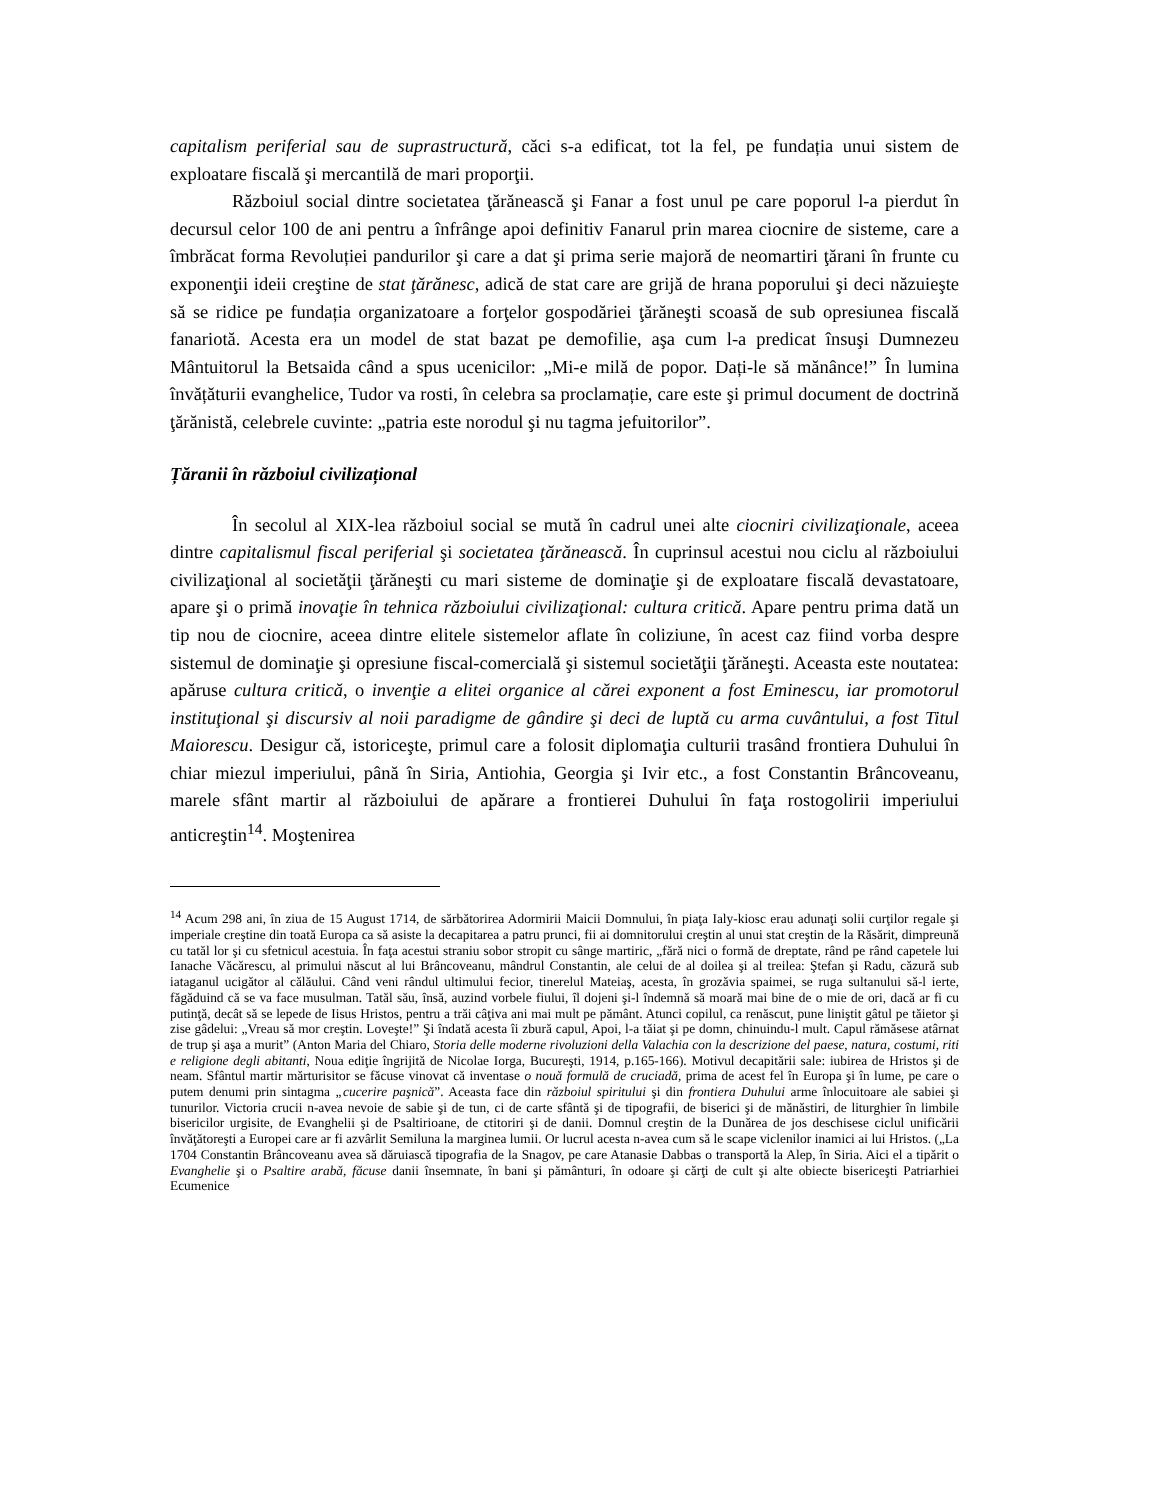capitalism periferial sau de suprastructură, căci s-a edificat, tot la fel, pe fundația unui sistem de exploatare fiscală şi mercantilă de mari proporţii.
Războiul social dintre societatea ţărănească şi Fanar a fost unul pe care poporul l-a pierdut în decursul celor 100 de ani pentru a înfrânge apoi definitiv Fanarul prin marea ciocnire de sisteme, care a îmbrăcat forma Revoluției pandurilor şi care a dat şi prima serie majoră de neomartiri ţărani în frunte cu exponenţii ideii creştine de stat ţărănesc, adică de stat care are grijă de hrana poporului şi deci năzuieşte să se ridice pe fundația organizatoare a forţelor gospodăriei ţărăneşti scoasă de sub opresiunea fiscală fanariotă. Acesta era un model de stat bazat pe demofilie, aşa cum l-a predicat însuşi Dumnezeu Mântuitorul la Betsaida când a spus ucenicilor: „Mi-e milă de popor. Dați-le să mănânce!” În lumina învățăturii evanghelice, Tudor va rosti, în celebra sa proclamație, care este şi primul document de doctrină ţărănistă, celebrele cuvinte: „patria este norodul şi nu tagma jefuitorilor”.
Țăranii în războiul civilizațional
În secolul al XIX-lea războiul social se mută în cadrul unei alte ciocniri civilizaţionale, aceea dintre capitalismul fiscal periferial şi societatea ţărănească. În cuprinsul acestui nou ciclu al războiului civilizaţional al societăţii ţărăneşti cu mari sisteme de dominaţie şi de exploatare fiscală devastatoare, apare şi o primă inovaţie în tehnica războiului civilizaţional: cultura critică. Apare pentru prima dată un tip nou de ciocnire, aceea dintre elitele sistemelor aflate în coliziune, în acest caz fiind vorba despre sistemul de dominaţie şi opresiune fiscal-comercială şi sistemul societăţii ţărăneşti. Aceasta este noutatea: apăruse cultura critică, o invenţie a elitei organice al cărei exponent a fost Eminescu, iar promotorul instituţional şi discursiv al noii paradigme de gândire şi deci de luptă cu arma cuvântului, a fost Titul Maiorescu. Desigur că, istoriceşte, primul care a folosit diplomaţia culturii trasând frontiera Duhului în chiar miezul imperiului, până în Siria, Antiohia, Georgia şi Ivir etc., a fost Constantin Brâncoveanu, marele sfânt martir al războiului de apărare a frontierei Duhului în faţa rostogolirii imperiului anticreştin<sup>14</sup>. Moştenirea
<sup>14</sup> Acum 298 ani, în ziua de 15 August 1714, de sărbătorirea Adormirii Maicii Domnului, în piaţa Ialy-kiosc erau adunaţi solii curţilor regale şi imperiale creştine din toată Europa ca să asiste la decapitarea a patru prunci, fii ai domnitorului creştin al unui stat creştin de la Răsărit, dimpreună cu tatăl lor şi cu sfetnicul acestuia. În faţa acestui straniu sobor stropit cu sânge martiric, „fără nici o formă de dreptate, rând pe rând capetele lui Ianache Văcărescu, al primului născut al lui Brâncoveanu, mândrul Constantin, ale celui de al doilea şi al treilea: Ştefan şi Radu, căzură sub iataganul ucigător al călăului. Când veni rândul ultimului fecior, tinerelul Mateiaş, acesta, în grozăvia spaimei, se ruga sultanului să-l ierte, făgăduind că se va face musulman. Tatăl său, însă, auzind vorbele fiului, îl dojeni şi-l îndemnă să moară mai bine de o mie de ori, dacă ar fi cu putinţă, decât să se lepede de Iisus Hristos, pentru a trăi câţiva ani mai mult pe pământ. Atunci copilul, ca renăscut, pune liniştit gâtul pe tăietor şi zise gâdelui: „Vreau să mor creştin. Loveşte!” Şi îndată acesta îi zbură capul, Apoi, l-a tăiat şi pe domn, chinuindu-l mult. Capul rămăsese atârnat de trup şi aşa a murit” (Anton Maria del Chiaro, Storia delle moderne rivoluzioni della Valachia con la descrizione del paese, natura, costumi, riti e religione degli abitanti, Noua ediţie îngrijită de Nicolae Iorga, Bucureşti, 1914, p.165-166). Motivul decapitării sale: iubirea de Hristos şi de neam. Sfântul martir mărturisitor se făcuse vinovat că inventase o nouă formulă de cruciadă, prima de acest fel în Europa şi în lume, pe care o putem denumi prin sintagma „cucerire paşnică”. Aceasta face din războiul spiritului şi din frontiera Duhului arme înlocuitoare ale sabiei şi tunurilor. Victoria crucii n-avea nevoie de sabie şi de tun, ci de carte sfântă şi de tipografii, de biserici şi de mănăstiri, de liturghier în limbile bisericilor urgisite, de Evanghelii şi de Psaltirioane, de ctitoriri şi de danii. Domnul creştin de la Dunărea de jos deschisese ciclul unificării învăţătoreşti a Europei care ar fi azvârlit Semiluna la marginea lumii. Or lucrul acesta n-avea cum să le scape viclenilor inamici ai lui Hristos. („La 1704 Constantin Brâncoveanu avea să dăruiască tipografia de la Snagov, pe care Atanasie Dabbas o transportă la Alep, în Siria. Aici el a tipărit o Evanghelie şi o Psaltire arabă, făcuse danii însemnate, în bani şi pământuri, în odoare şi cărţi de cult şi alte obiecte bisericeşti Patriarhiei Ecumenice